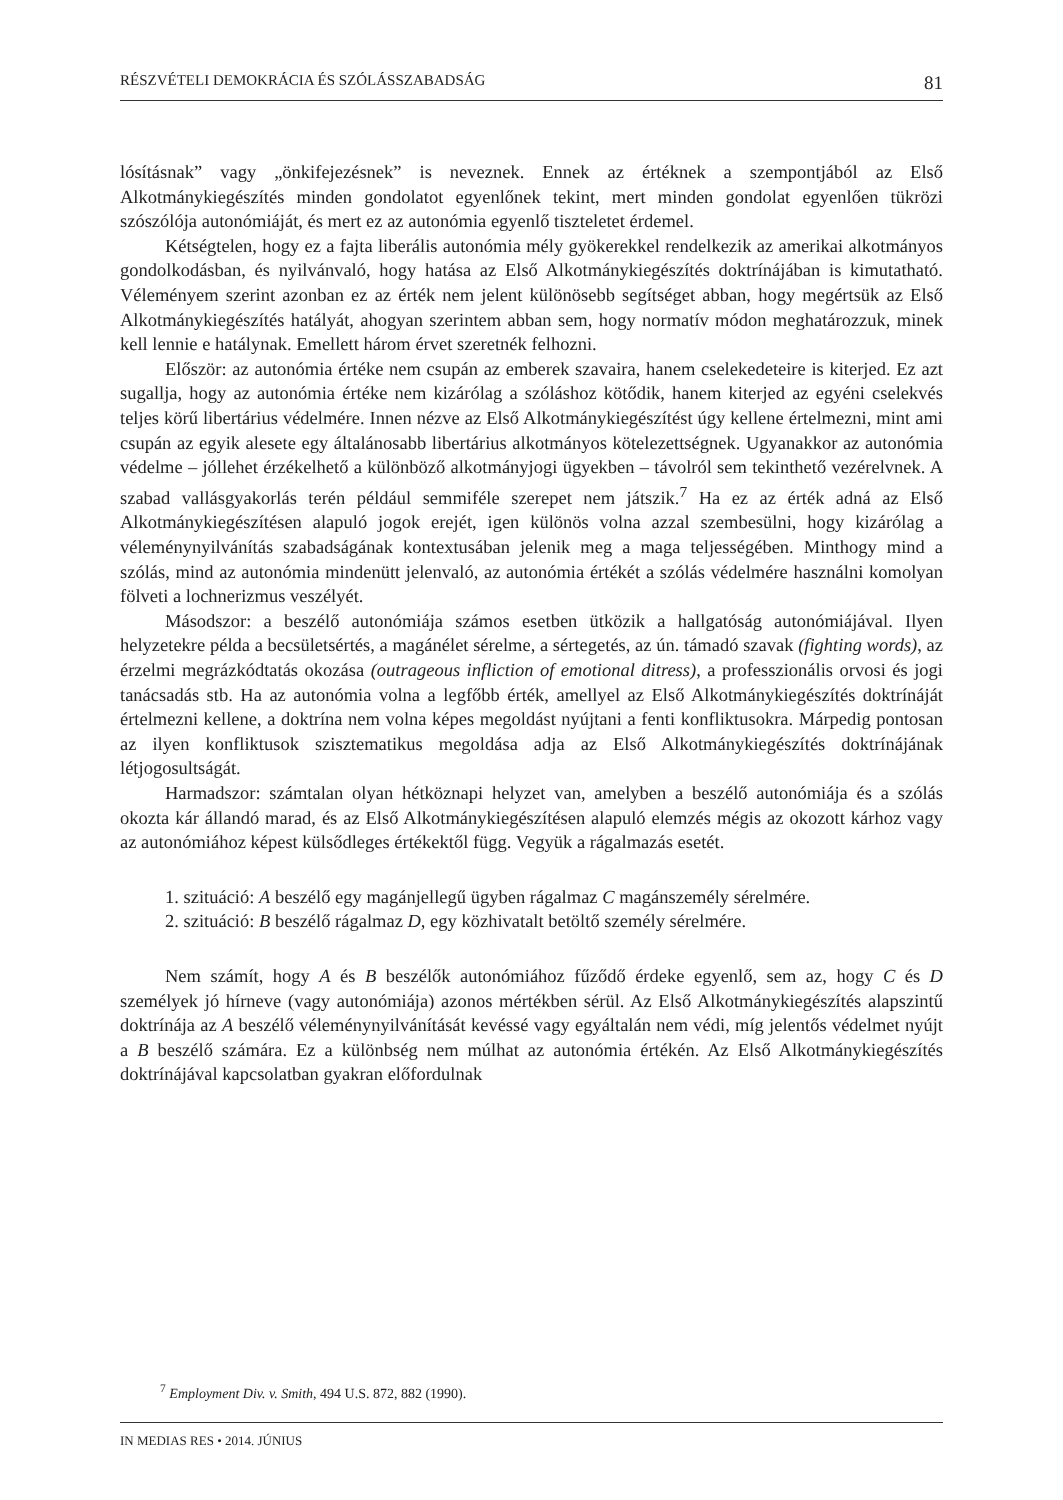RÉSZVÉTELI DEMOKRÁCIA ÉS SZÓLÁSSZABADSÁG 81
lósításnak” vagy „önkifejezésnek” is neveznek. Ennek az értéknek a szempontjából az Első Alkotmánykiegészítés minden gondolatot egyenlőnek tekint, mert minden gondolat egyenlően tükrözi szószólója autonómiáját, és mert ez az autonómia egyenlő tiszteletet érdemel.
Kétségtelen, hogy ez a fajta liberális autonómia mély gyökerekkel rendelkezik az amerikai alkotmányos gondolkodásban, és nyilvánvaló, hogy hatása az Első Alkotmánykiegészítés doktrínájában is kimutatható. Véleményem szerint azonban ez az érték nem jelent különösebb segítséget abban, hogy megértsük az Első Alkotmánykiegészítés hatályát, ahogyan szerintem abban sem, hogy normatív módon meghatározzuk, minek kell lennie e hatálynak. Emellett három érvet szeretnék felhozni.
Először: az autonómia értéke nem csupán az emberek szavaira, hanem cselekedeteire is kiterjed. Ez azt sugallja, hogy az autonómia értéke nem kizárólag a szóláshoz kötődik, hanem kiterjed az egyéni cselekvés teljes körű libertárius védelmére. Innen nézve az Első Alkotmánykiegészítést úgy kellene értelmezni, mint ami csupán az egyik alesete egy általánosabb libertárius alkotmányos kötelezettségnek. Ugyanakkor az autonómia védelme – jóllehet érzékelhető a különböző alkotmányjogi ügyekben – távolról sem tekinthető vezérelvnek. A szabad vallásgyakorlás terén például semmiféle szerepet nem játszik.<sup>7</sup> Ha ez az érték adná az Első Alkotmánykiegészítésen alapuló jogok erejét, igen különös volna azzal szembesülni, hogy kizárólag a véleménynyilvánítás szabadságának kontextusában jelenik meg a maga teljességében. Minthogy mind a szólás, mind az autonómia mindenütt jelenvaló, az autonómia értékét a szólás védelmére használni komolyan fölveti a lochnerizmus veszélyét.
Másodszor: a beszélő autonómiája számos esetben ütközik a hallgatóság autonómiájával. Ilyen helyzetekre példa a becsületsértés, a magánélet sérelme, a sértegetés, az ún. támadó szavak (fighting words), az érzelmi megrázkódtatás okozása (outrageous infliction of emotional ditress), a professzionális orvosi és jogi tanácsadás stb. Ha az autonómia volna a legfőbb érték, amellyel az Első Alkotmánykiegészítés doktrínáját értelmezni kellene, a doktrína nem volna képes megoldást nyújtani a fenti konfliktusokra. Márpedig pontosan az ilyen konfliktusok szisztematikus megoldása adja az Első Alkotmánykiegészítés doktrínájának létjogosultságát.
Harmadszor: számtalan olyan hétköznapi helyzet van, amelyben a beszélő autonómiája és a szólás okozta kár állandó marad, és az Első Alkotmánykiegészítésen alapuló elemzés mégis az okozott kárhoz vagy az autonómiához képest külsődleges értékektől függ. Vegyük a rágalmazás esetét.
1. szituáció: A beszélő egy magánjellegű ügyben rágalmaz C magánszemély sérelmére.
2. szituáció: B beszélő rágalmaz D, egy közhivatalt betöltő személy sérelmére.
Nem számít, hogy A és B beszélők autonómiához fűződő érdeke egyenlő, sem az, hogy C és D személyek jó hírneve (vagy autonómiája) azonos mértékben sérül. Az Első Alkotmánykiegészítés alapszintű doktrínája az A beszélő véleménynyilvánítását kevéssé vagy egyáltalán nem védi, míg jelentős védelmet nyújt a B beszélő számára. Ez a különbség nem múlhat az autonómia értékén. Az Első Alkotmánykiegészítés doktrínájával kapcsolatban gyakran előfordulnak
<sup>7</sup> Employment Div. v. Smith, 494 U.S. 872, 882 (1990).
IN MEDIAS RES • 2014. JÚNIUS